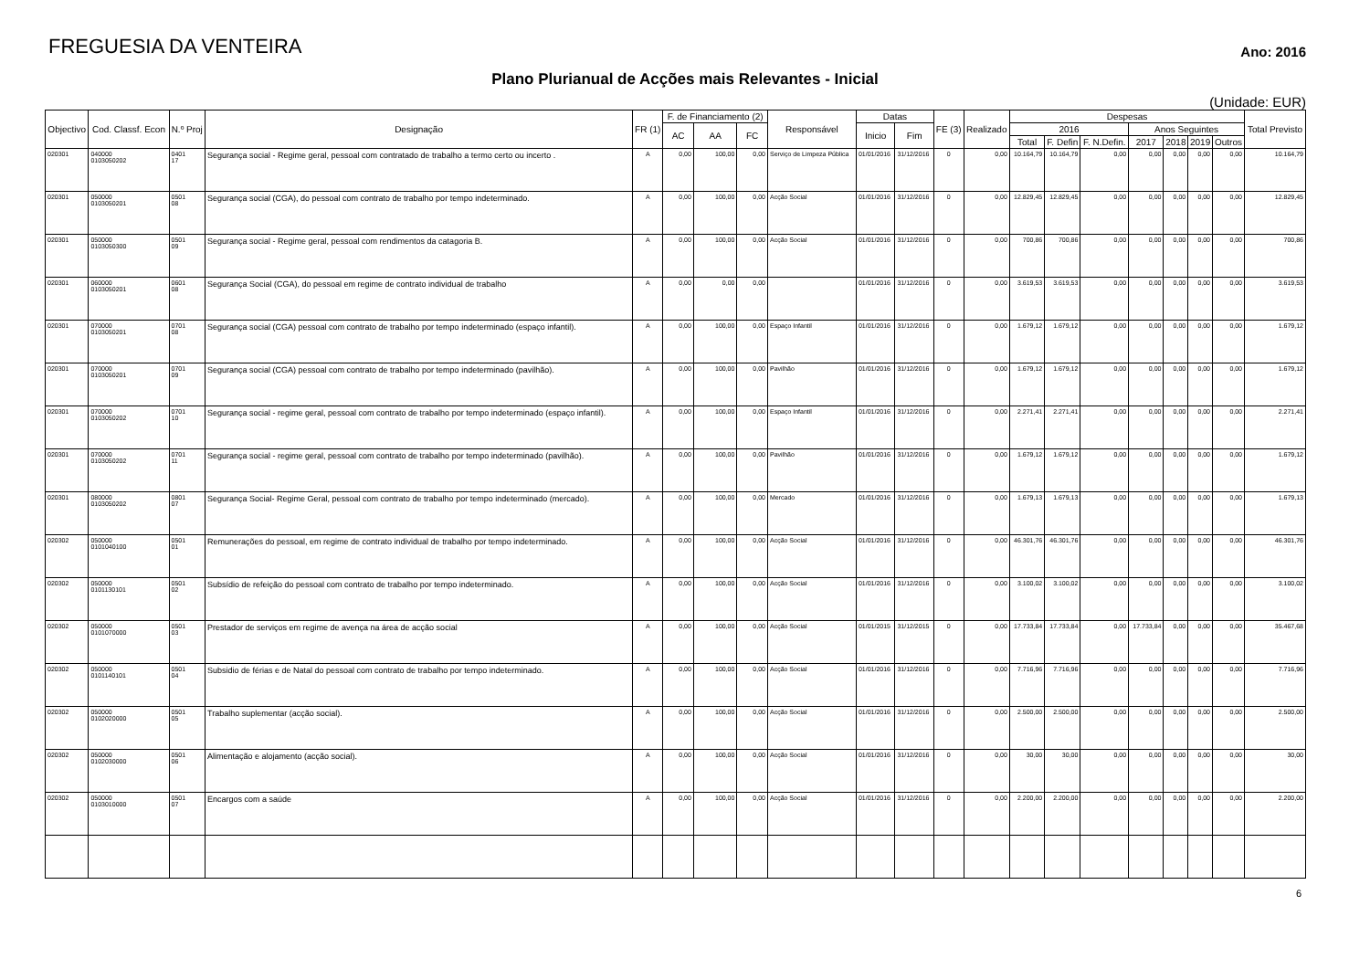FREGUESIA DA VENTEIRA
Ano: 2016
Plano Plurianual de Acções mais Relevantes - Inicial
(Unidade: EUR)
| Objectivo | Cod. Classf. Econ | N.º Proj | Designação | FR (1) | F. de Financiamento (2) | | | Responsável | Datas | | FE (3) | Realizado | Despesas | | | | | | | Total Previsto |
| --- | --- | --- | --- | --- | --- | --- | --- | --- | --- | --- | --- | --- | --- | --- | --- | --- | --- | --- | --- | --- |
| | | | | | AC | AA | FC | | Inicio | Fim | | | 2016 | | | Anos Seguintes | | | | |
| | | | | | | | | | | | | | Total | F. Defin | F. N.Defin. | 2017 | 2018 | 2019 | Outros | |
| 020301 | 040000 0103050202 | 0401 17 | Segurança social - Regime geral, pessoal com contratado de trabalho a termo certo ou incerto . | A | 0,00 | 100,00 | 0,00 | Serviço de Limpeza Pública | 01/01/2016 | 31/12/2016 | 0 | 0,00 | 10.164,79 | 10.164,79 | 0,00 | 0,00 | 0,00 | 0,00 | 0,00 | 10.164,79 |
| 020301 | 050000 0103050201 | 0501 08 | Segurança social (CGA), do pessoal com contrato de trabalho por tempo indeterminado. | A | 0,00 | 100,00 | 0,00 | Acção Social | 01/01/2016 | 31/12/2016 | 0 | 0,00 | 12.829,45 | 12.829,45 | 0,00 | 0,00 | 0,00 | 0,00 | 0,00 | 12.829,45 |
| 020301 | 050000 0103050300 | 0501 09 | Segurança social - Regime geral, pessoal com rendimentos da catagoria B. | A | 0,00 | 100,00 | 0,00 | Acção Social | 01/01/2016 | 31/12/2016 | 0 | 0,00 | 700,86 | 700,86 | 0,00 | 0,00 | 0,00 | 0,00 | 0,00 | 700,86 |
| 020301 | 060000 0103050201 | 0601 08 | Segurança Social (CGA), do pessoal em regime de contrato individual de trabalho | A | 0,00 | 0,00 | 0,00 | | 01/01/2016 | 31/12/2016 | 0 | 0,00 | 3.619,53 | 3.619,53 | 0,00 | 0,00 | 0,00 | 0,00 | 0,00 | 3.619,53 |
| 020301 | 070000 0103050201 | 0701 08 | Segurança social (CGA) pessoal com contrato de trabalho por tempo indeterminado (espaço infantil). | A | 0,00 | 100,00 | 0,00 | Espaço Infantil | 01/01/2016 | 31/12/2016 | 0 | 0,00 | 1.679,12 | 1.679,12 | 0,00 | 0,00 | 0,00 | 0,00 | 0,00 | 1.679,12 |
| 020301 | 070000 0103050201 | 0701 09 | Segurança social (CGA) pessoal com contrato de trabalho por tempo indeterminado (pavilhão). | A | 0,00 | 100,00 | 0,00 | Pavilhão | 01/01/2016 | 31/12/2016 | 0 | 0,00 | 1.679,12 | 1.679,12 | 0,00 | 0,00 | 0,00 | 0,00 | 0,00 | 1.679,12 |
| 020301 | 070000 0103050202 | 0701 10 | Segurança social - regime geral, pessoal com contrato de trabalho por tempo indeterminado (espaço infantil). | A | 0,00 | 100,00 | 0,00 | Espaço Infantil | 01/01/2016 | 31/12/2016 | 0 | 0,00 | 2.271,41 | 2.271,41 | 0,00 | 0,00 | 0,00 | 0,00 | 0,00 | 2.271,41 |
| 020301 | 070000 0103050202 | 0701 11 | Segurança social - regime geral, pessoal com contrato de trabalho por tempo indeterminado (pavilhão). | A | 0,00 | 100,00 | 0,00 | Pavilhão | 01/01/2016 | 31/12/2016 | 0 | 0,00 | 1.679,12 | 1.679,12 | 0,00 | 0,00 | 0,00 | 0,00 | 0,00 | 1.679,12 |
| 020301 | 080000 0103050202 | 0801 07 | Segurança Social- Regime Geral, pessoal com contrato de trabalho por tempo indeterminado (mercado). | A | 0,00 | 100,00 | 0,00 | Mercado | 01/01/2016 | 31/12/2016 | 0 | 0,00 | 1.679,13 | 1.679,13 | 0,00 | 0,00 | 0,00 | 0,00 | 0,00 | 1.679,13 |
| 020302 | 050000 0101040100 | 0501 01 | Remunerações do pessoal, em regime de contrato individual de trabalho por tempo indeterminado. | A | 0,00 | 100,00 | 0,00 | Acção Social | 01/01/2016 | 31/12/2016 | 0 | 0,00 | 46.301,76 | 46.301,76 | 0,00 | 0,00 | 0,00 | 0,00 | 0,00 | 46.301,76 |
| 020302 | 050000 0101130101 | 0501 02 | Subsídio de refeição do pessoal com contrato de trabalho por tempo indeterminado. | A | 0,00 | 100,00 | 0,00 | Acção Social | 01/01/2016 | 31/12/2016 | 0 | 0,00 | 3.100,02 | 3.100,02 | 0,00 | 0,00 | 0,00 | 0,00 | 0,00 | 3.100,02 |
| 020302 | 050000 0101070000 | 0501 03 | Prestador de serviços em regime de avença na área de acção social | A | 0,00 | 100,00 | 0,00 | Acção Social | 01/01/2015 | 31/12/2015 | 0 | 0,00 | 17.733,84 | 17.733,84 | 0,00 | 17.733,84 | 0,00 | 0,00 | 0,00 | 35.467,68 |
| 020302 | 050000 0101140101 | 0501 04 | Subsidio de férias e de Natal do pessoal com contrato de trabalho por tempo indeterminado. | A | 0,00 | 100,00 | 0,00 | Acção Social | 01/01/2016 | 31/12/2016 | 0 | 0,00 | 7.716,96 | 7.716,96 | 0,00 | 0,00 | 0,00 | 0,00 | 0,00 | 7.716,96 |
| 020302 | 050000 0102020000 | 0501 05 | Trabalho suplementar (acção social). | A | 0,00 | 100,00 | 0,00 | Acção Social | 01/01/2016 | 31/12/2016 | 0 | 0,00 | 2.500,00 | 2.500,00 | 0,00 | 0,00 | 0,00 | 0,00 | 0,00 | 2.500,00 |
| 020302 | 050000 0102030000 | 0501 06 | Alimentação e alojamento (acção social). | A | 0,00 | 100,00 | 0,00 | Acção Social | 01/01/2016 | 31/12/2016 | 0 | 0,00 | 30,00 | 30,00 | 0,00 | 0,00 | 0,00 | 0,00 | 0,00 | 30,00 |
| 020302 | 050000 0103010000 | 0501 07 | Encargos com a saúde | A | 0,00 | 100,00 | 0,00 | Acção Social | 01/01/2016 | 31/12/2016 | 0 | 0,00 | 2.200,00 | 2.200,00 | 0,00 | 0,00 | 0,00 | 0,00 | 0,00 | 2.200,00 |
6